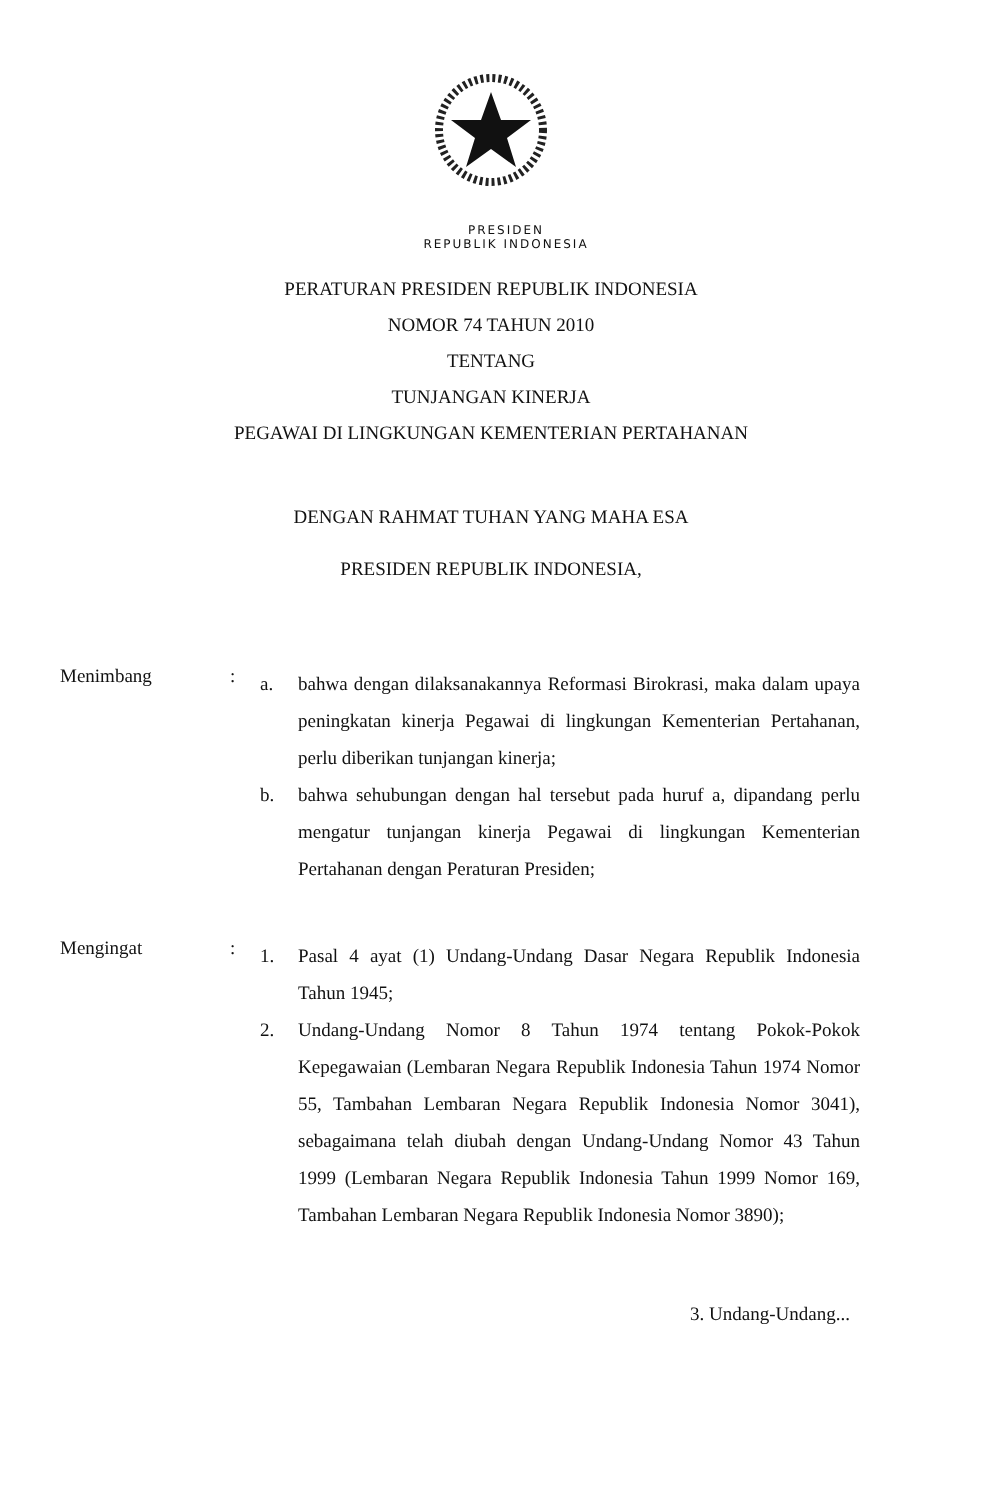PRESIDEN
REPUBLIK INDONESIA
PERATURAN PRESIDEN REPUBLIK INDONESIA
NOMOR 74 TAHUN 2010
TENTANG
TUNJANGAN KINERJA
PEGAWAI DI LINGKUNGAN KEMENTERIAN PERTAHANAN
DENGAN RAHMAT TUHAN YANG MAHA ESA
PRESIDEN REPUBLIK INDONESIA,
Menimbang :
a. bahwa dengan dilaksanakannya Reformasi Birokrasi, maka dalam upaya peningkatan kinerja Pegawai di lingkungan Kementerian Pertahanan, perlu diberikan tunjangan kinerja;
b. bahwa sehubungan dengan hal tersebut pada huruf a, dipandang perlu mengatur tunjangan kinerja Pegawai di lingkungan Kementerian Pertahanan dengan Peraturan Presiden;
Mengingat :
1. Pasal 4 ayat (1) Undang-Undang Dasar Negara Republik Indonesia Tahun 1945;
2. Undang-Undang Nomor 8 Tahun 1974 tentang Pokok-Pokok Kepegawaian (Lembaran Negara Republik Indonesia Tahun 1974 Nomor 55, Tambahan Lembaran Negara Republik Indonesia Nomor 3041), sebagaimana telah diubah dengan Undang-Undang Nomor 43 Tahun 1999 (Lembaran Negara Republik Indonesia Tahun 1999 Nomor 169, Tambahan Lembaran Negara Republik Indonesia Nomor 3890);
3. Undang-Undang...